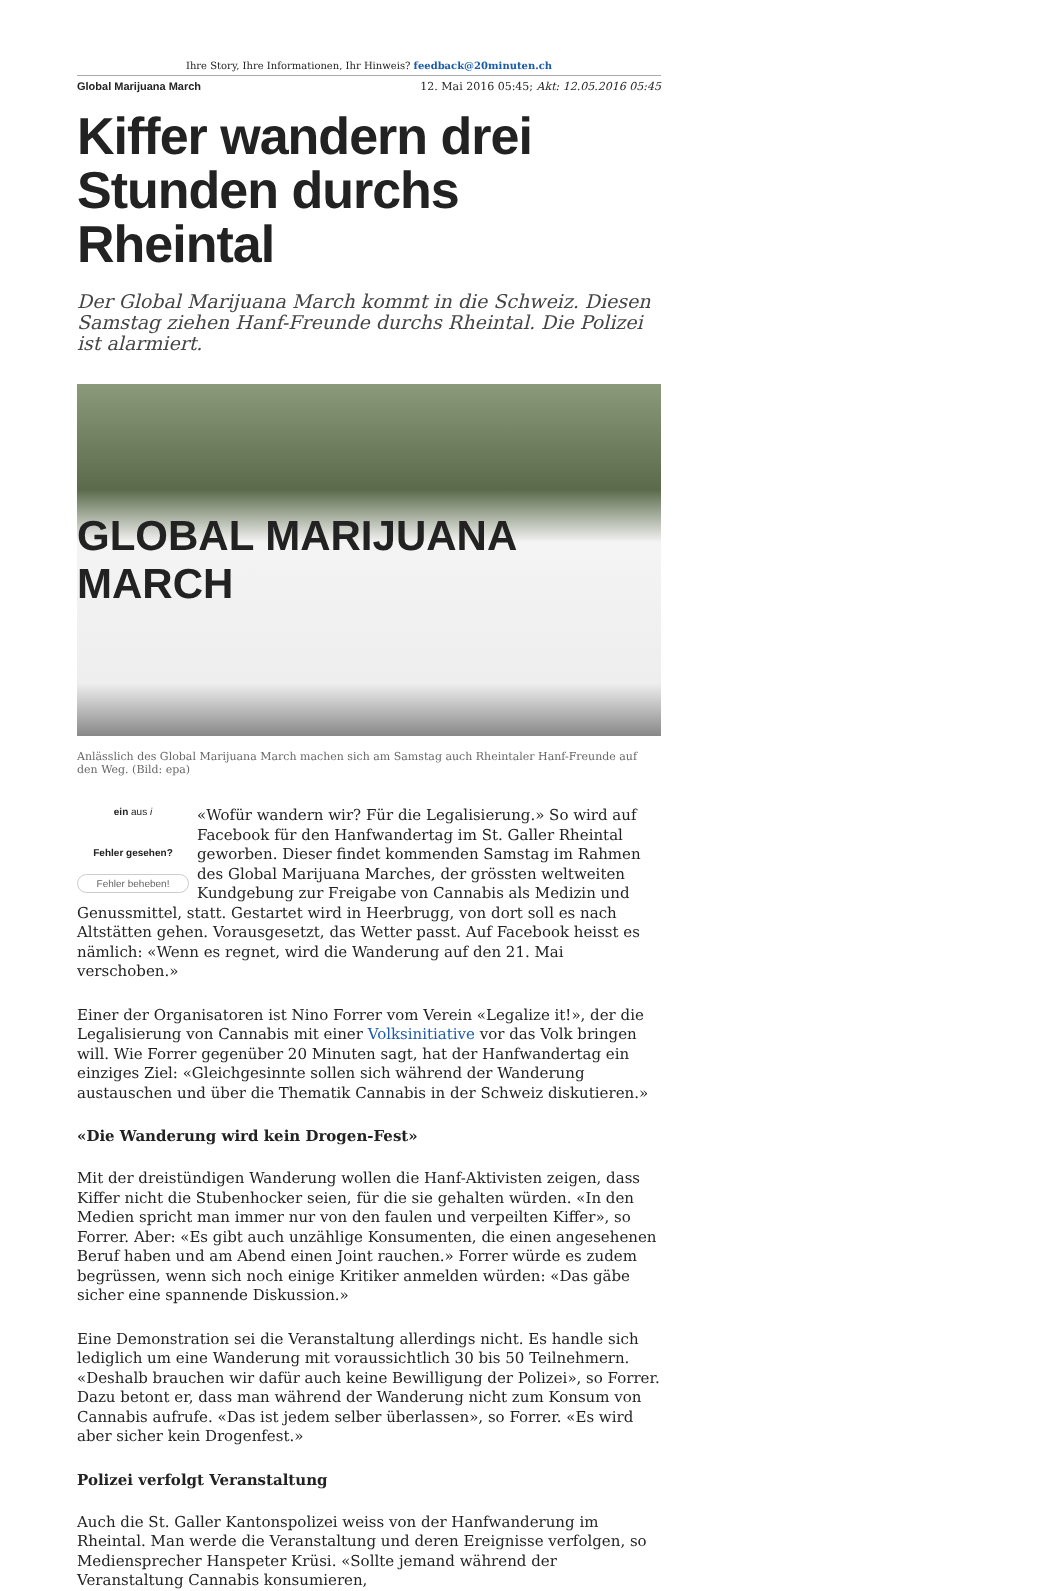Ihre Story, Ihre Informationen, Ihr Hinweis? feedback@20minuten.ch
Global Marijuana March 12. Mai 2016 05:45; Akt: 12.05.2016 05:45
Kiffer wandern drei Stunden durchs Rheintal
Der Global Marijuana March kommt in die Schweiz. Diesen Samstag ziehen Hanf-Freunde durchs Rheintal. Die Polizei ist alarmiert.
GLOBAL MARIJUANA MARCH
Anlässlich des Global Marijuana March machen sich am Samstag auch Rheintaler Hanf-Freunde auf den Weg. (Bild: epa)
ein aus i
Fehler gesehen?
Fehler beheben!
«Wofür wandern wir? Für die Legalisierung.» So wird auf Facebook für den Hanfwandertag im St. Galler Rheintal geworben. Dieser findet kommenden Samstag im Rahmen des Global Marijuana Marches, der grössten weltweiten Kundgebung zur Freigabe von Cannabis als Medizin und Genussmittel, statt. Gestartet wird in Heerbrugg, von dort soll es nach Altstätten gehen. Vorausgesetzt, das Wetter passt. Auf Facebook heisst es nämlich: «Wenn es regnet, wird die Wanderung auf den 21. Mai verschoben.»
Einer der Organisatoren ist Nino Forrer vom Verein «Legalize it!», der die Legalisierung von Cannabis mit einer Volksinitiative vor das Volk bringen will. Wie Forrer gegenüber 20 Minuten sagt, hat der Hanfwandertag ein einziges Ziel: «Gleichgesinnte sollen sich während der Wanderung austauschen und über die Thematik Cannabis in der Schweiz diskutieren.»
«Die Wanderung wird kein Drogen-Fest»
Mit der dreistündigen Wanderung wollen die Hanf-Aktivisten zeigen, dass Kiffer nicht die Stubenhocker seien, für die sie gehalten würden. «In den Medien spricht man immer nur von den faulen und verpeilten Kiffer», so Forrer. Aber: «Es gibt auch unzählige Konsumenten, die einen angesehenen Beruf haben und am Abend einen Joint rauchen.» Forrer würde es zudem begrüssen, wenn sich noch einige Kritiker anmelden würden: «Das gäbe sicher eine spannende Diskussion.»
Eine Demonstration sei die Veranstaltung allerdings nicht. Es handle sich lediglich um eine Wanderung mit voraussichtlich 30 bis 50 Teilnehmern. «Deshalb brauchen wir dafür auch keine Bewilligung der Polizei», so Forrer. Dazu betont er, dass man während der Wanderung nicht zum Konsum von Cannabis aufrufe. «Das ist jedem selber überlassen», so Forrer. «Es wird aber sicher kein Drogenfest.»
Polizei verfolgt Veranstaltung
Auch die St. Galler Kantonspolizei weiss von der Hanfwanderung im Rheintal. Man werde die Veranstaltung und deren Ereignisse verfolgen, so Mediensprecher Hanspeter Krüsi. «Sollte jemand während der Veranstaltung Cannabis konsumieren,